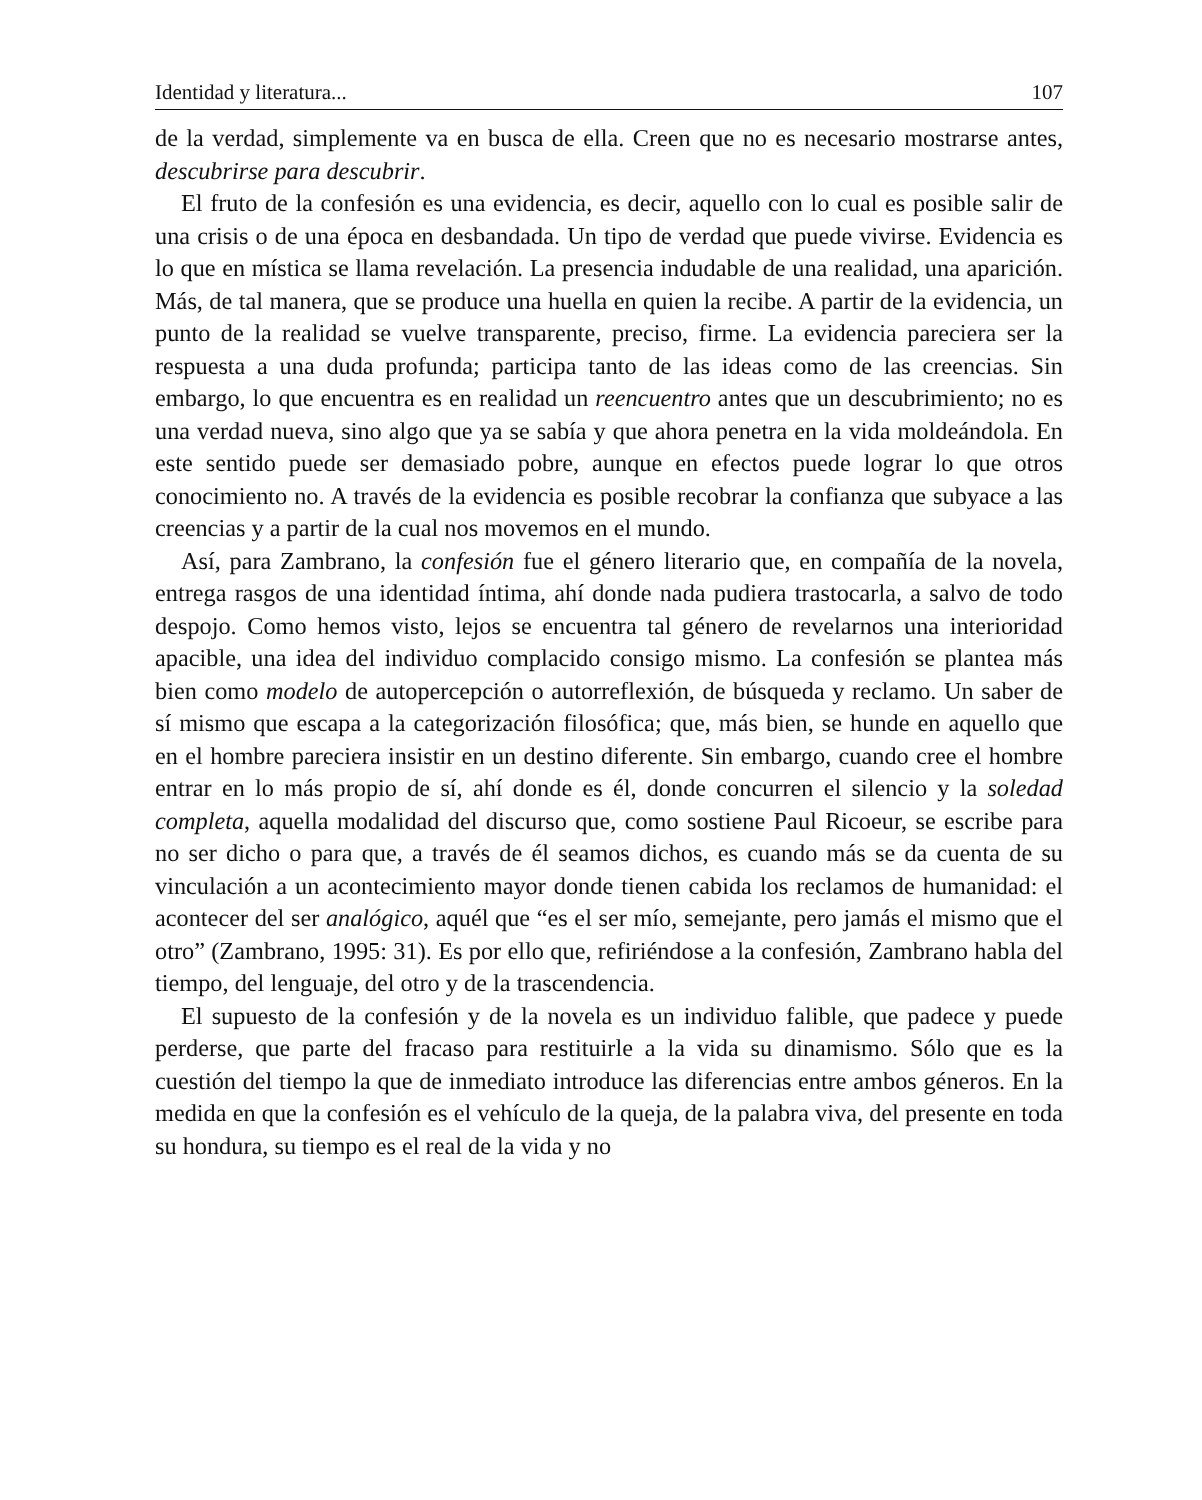Identidad y literatura... 107
de la verdad, simplemente va en busca de ella. Creen que no es necesario mostrarse antes, descubrirse para descubrir.
El fruto de la confesión es una evidencia, es decir, aquello con lo cual es posible salir de una crisis o de una época en desbandada. Un tipo de verdad que puede vivirse. Evidencia es lo que en mística se llama revelación. La presencia indudable de una realidad, una aparición. Más, de tal manera, que se produce una huella en quien la recibe. A partir de la evidencia, un punto de la realidad se vuelve transparente, preciso, firme. La evidencia pareciera ser la respuesta a una duda profunda; participa tanto de las ideas como de las creencias. Sin embargo, lo que encuentra es en realidad un reencuentro antes que un descubrimiento; no es una verdad nueva, sino algo que ya se sabía y que ahora penetra en la vida moldeándola. En este sentido puede ser demasiado pobre, aunque en efectos puede lograr lo que otros conocimiento no. A través de la evidencia es posible recobrar la confianza que subyace a las creencias y a partir de la cual nos movemos en el mundo.
Así, para Zambrano, la confesión fue el género literario que, en compañía de la novela, entrega rasgos de una identidad íntima, ahí donde nada pudiera trastocarla, a salvo de todo despojo. Como hemos visto, lejos se encuentra tal género de revelarnos una interioridad apacible, una idea del individuo complacido consigo mismo. La confesión se plantea más bien como modelo de autopercepción o autorreflexión, de búsqueda y reclamo. Un saber de sí mismo que escapa a la categorización filosófica; que, más bien, se hunde en aquello que en el hombre pareciera insistir en un destino diferente. Sin embargo, cuando cree el hombre entrar en lo más propio de sí, ahí donde es él, donde concurren el silencio y la soledad completa, aquella modalidad del discurso que, como sostiene Paul Ricoeur, se escribe para no ser dicho o para que, a través de él seamos dichos, es cuando más se da cuenta de su vinculación a un acontecimiento mayor donde tienen cabida los reclamos de humanidad: el acontecer del ser analógico, aquél que “es el ser mío, semejante, pero jamás el mismo que el otro” (Zambrano, 1995: 31). Es por ello que, refiriéndose a la confesión, Zambrano habla del tiempo, del lenguaje, del otro y de la trascendencia.
El supuesto de la confesión y de la novela es un individuo falible, que padece y puede perderse, que parte del fracaso para restituirle a la vida su dinamismo. Sólo que es la cuestión del tiempo la que de inmediato introduce las diferencias entre ambos géneros. En la medida en que la confesión es el vehículo de la queja, de la palabra viva, del presente en toda su hondura, su tiempo es el real de la vida y no